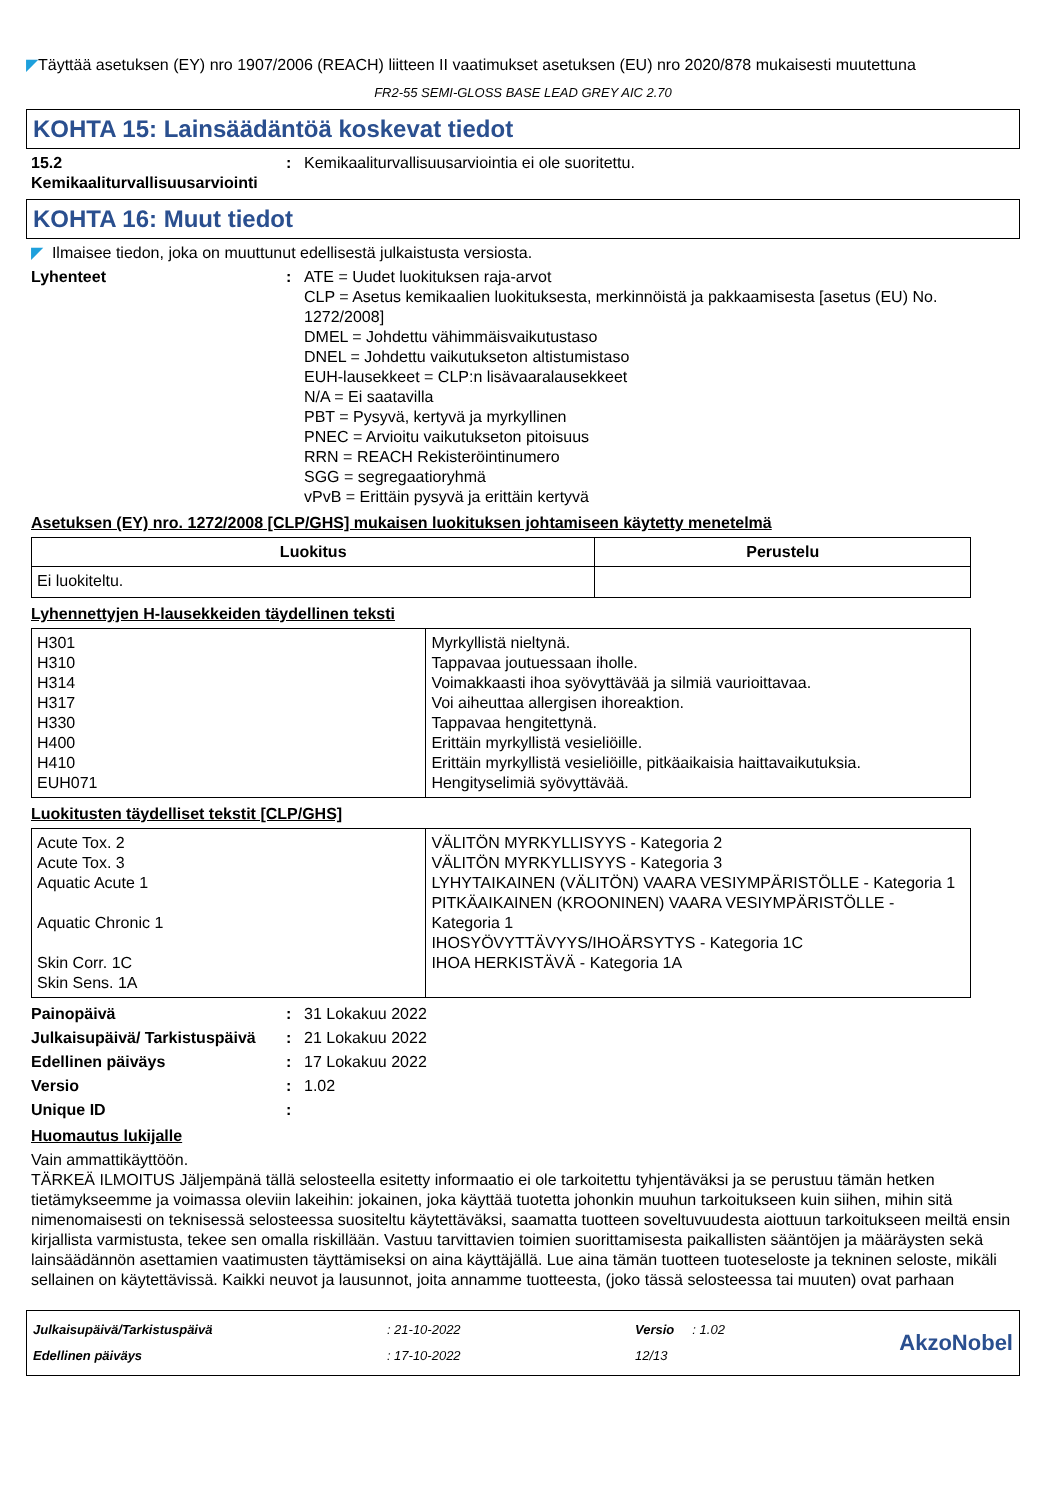◤Täyttää asetuksen (EY) nro 1907/2006 (REACH) liitteen II vaatimukset asetuksen (EU) nro 2020/878 mukaisesti muutettuna
FR2-55 SEMI-GLOSS BASE LEAD GREY AIC 2.70
KOHTA 15: Lainsäädäntöä koskevat tiedot
15.2 Kemikaaliturvallisuusarviointi
: Kemikaaliturvallisuusarviointia ei ole suoritettu.
KOHTA 16: Muut tiedot
◤ Ilmaisee tiedon, joka on muuttunut edellisestä julkaistusta versiosta.
Lyhenteet : ATE = Uudet luokituksen raja-arvot
CLP = Asetus kemikaalien luokituksesta, merkinnöistä ja pakkaamisesta [asetus (EU) No. 1272/2008]
DMEL = Johdettu vähimmäisvaikutustaso
DNEL = Johdettu vaikutukseton altistumistaso
EUH-lausekkeet = CLP:n lisävaaralausekkeet
N/A = Ei saatavilla
PBT = Pysyvä, kertyvä ja myrkyllinen
PNEC = Arvioitu vaikutukseton pitoisuus
RRN = REACH Rekisteröintinumero
SGG = segregaatioryhmä
vPvB = Erittäin pysyvä ja erittäin kertyvä
Asetuksen (EY) nro. 1272/2008 [CLP/GHS] mukaisen luokituksen johtamiseen käytetty menetelmä
| Luokitus | Perustelu |
| --- | --- |
| Ei luokiteltu. | |
Lyhennettyjen H-lausekkeiden täydellinen teksti
| H301 H310 H314 H317 H330 H400 H410 EUH071 | Myrkyllistä nieltynä. Tappavaa joutuessaan iholle. Voimakkaasti ihoa syövyttävää ja silmiä vaurioittavaa. Voi aiheuttaa allergisen ihoreaktion. Tappavaa hengitettynä. Erittäin myrkyllistä vesieliöille. Erittäin myrkyllistä vesieliöille, pitkäaikaisia haittavaikutuksia. Hengityselimiä syövyttävää. |
Luokitusten täydelliset tekstit [CLP/GHS]
| Acute Tox. 2 Acute Tox. 3 Aquatic Acute 1 Aquatic Chronic 1 Skin Corr. 1C Skin Sens. 1A | VÄLITÖN MYRKYLLISYYS - Kategoria 2 VÄLITÖN MYRKYLLISYYS - Kategoria 3 LYHYTAIKAINEN (VÄLITÖN) VAARA VESIYMPÄRISTÖLLE - Kategoria 1 PITKÄAIKAINEN (KROONINEN) VAARA VESIYMPÄRISTÖLLE - Kategoria 1 IHOSYÖVYTTÄVYYS/IHOÄRSYTYS - Kategoria 1C IHOA HERKISTÄVÄ - Kategoria 1A |
Painopäivä : 31 Lokakuu 2022
Julkaisupäivä/ Tarkistuspäivä
: 21 Lokakuu 2022
Edellinen päiväys : 17 Lokakuu 2022
Versio : 1.02
Unique ID :
Huomautus lukijalle
Vain ammattikäyttöön.
TÄRKEÄ ILMOITUS Jäljempänä tällä selosteella esitetty informaatio ei ole tarkoitettu tyhjentäväksi ja se perustuu tämän hetken tietämykseemme ja voimassa oleviin lakeihin: jokainen, joka käyttää tuotetta johonkin muuhun tarkoitukseen kuin siihen, mihin sitä nimenomaisesti on teknisessä selosteessa suositeltu käytettäväksi, saamatta tuotteen soveltuvuudesta aiottuun tarkoitukseen meiltä ensin kirjallista varmistusta, tekee sen omalla riskillään. Vastuu tarvittavien toimien suorittamisesta paikallisten sääntöjen ja määräysten sekä lainsäädännön asettamien vaatimusten täyttämiseksi on aina käyttäjällä. Lue aina tämän tuotteen tuoteseloste ja tekninen seloste, mikäli sellainen on käytettävissä. Kaikki neuvot ja lausunnot, joita annamme tuotteesta, (joko tässä selosteessa tai muuten) ovat parhaan
Julkaisupäivä/Tarkistuspäivä
Edellinen päiväys
: 21-10-2022
: 17-10-2022
Versio : 1.02
12/13
AkzoNobel